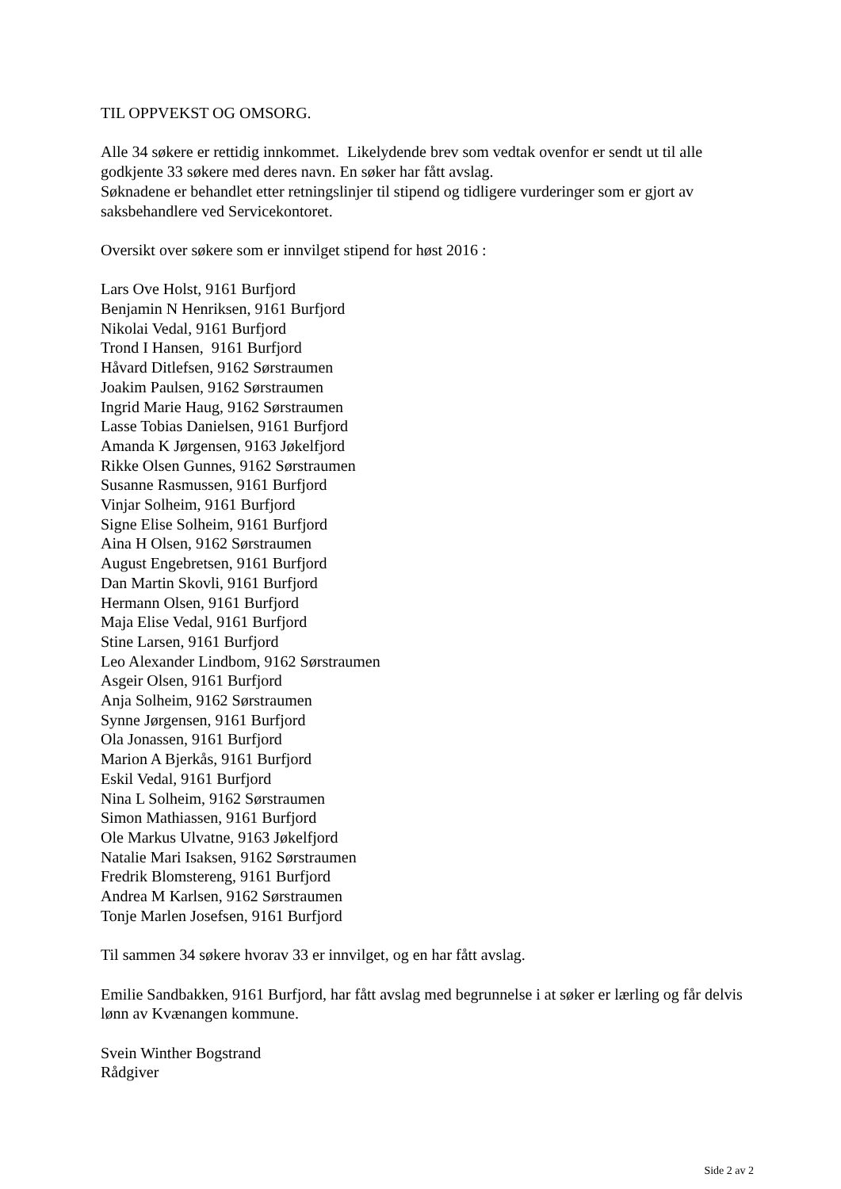TIL OPPVEKST OG OMSORG.
Alle 34 søkere er rettidig innkommet. Likelydende brev som vedtak ovenfor er sendt ut til alle godkjente 33 søkere med deres navn. En søker har fått avslag.
Søknadene er behandlet etter retningslinjer til stipend og tidligere vurderinger som er gjort av saksbehandlere ved Servicekontoret.
Oversikt over søkere som er innvilget stipend for høst 2016 :
Lars Ove Holst, 9161 Burfjord
Benjamin N Henriksen, 9161 Burfjord
Nikolai Vedal, 9161 Burfjord
Trond I Hansen, 9161 Burfjord
Håvard Ditlefsen, 9162 Sørstraumen
Joakim Paulsen, 9162 Sørstraumen
Ingrid Marie Haug, 9162 Sørstraumen
Lasse Tobias Danielsen, 9161 Burfjord
Amanda K Jørgensen, 9163 Jøkelfjord
Rikke Olsen Gunnes, 9162 Sørstraumen
Susanne Rasmussen, 9161 Burfjord
Vinjar Solheim, 9161 Burfjord
Signe Elise Solheim, 9161 Burfjord
Aina H Olsen, 9162 Sørstraumen
August Engebretsen, 9161 Burfjord
Dan Martin Skovli, 9161 Burfjord
Hermann Olsen, 9161 Burfjord
Maja Elise Vedal, 9161 Burfjord
Stine Larsen, 9161 Burfjord
Leo Alexander Lindbom, 9162 Sørstraumen
Asgeir Olsen, 9161 Burfjord
Anja Solheim, 9162 Sørstraumen
Synne Jørgensen, 9161 Burfjord
Ola Jonassen, 9161 Burfjord
Marion A Bjerkås, 9161 Burfjord
Eskil Vedal, 9161 Burfjord
Nina L Solheim, 9162 Sørstraumen
Simon Mathiassen, 9161 Burfjord
Ole Markus Ulvatne, 9163 Jøkelfjord
Natalie Mari Isaksen, 9162 Sørstraumen
Fredrik Blomstereng, 9161 Burfjord
Andrea M Karlsen, 9162 Sørstraumen
Tonje Marlen Josefsen, 9161 Burfjord
Til sammen 34 søkere hvorav 33 er innvilget, og en har fått avslag.
Emilie Sandbakken, 9161 Burfjord, har fått avslag med begrunnelse i at søker er lærling og får delvis lønn av Kvænangen kommune.
Svein Winther Bogstrand
Rådgiver
Side 2 av 2